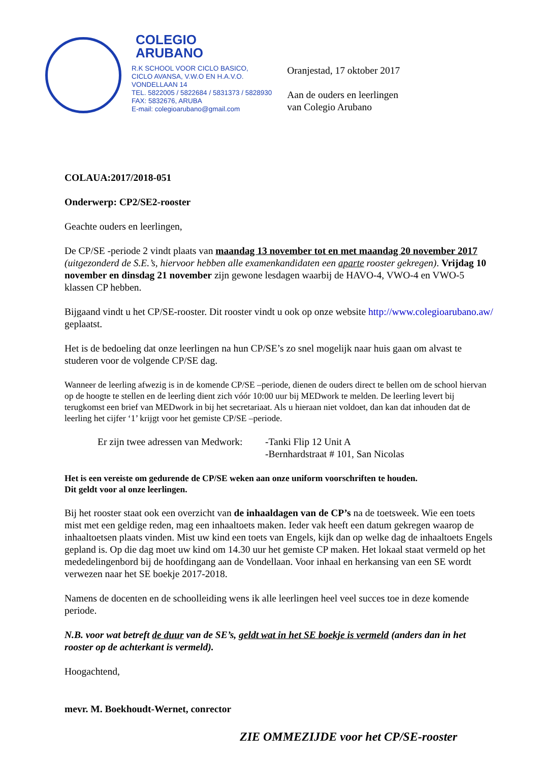COLEGIO
ARUBANO
R.K SCHOOL VOOR CICLO BASICO,
CICLO AVANSA, V.W.O EN H.A.V.O.
VONDELLAAN 14
TEL. 5822005 / 5822684 / 5831373 / 5828930
FAX: 5832676, ARUBA
E-mail: colegioarubano@gmail.com
Oranjestad, 17 oktober 2017
Aan de ouders en leerlingen
van Colegio Arubano
COLAUA:2017/2018-051
Onderwerp: CP2/SE2-rooster
Geachte ouders en leerlingen,
De CP/SE -periode 2 vindt plaats van maandag 13 november tot en met maandag 20 november 2017 (uitgezonderd de S.E.’s, hiervoor hebben alle examenkandidaten een aparte rooster gekregen). Vrijdag 10 november en dinsdag 21 november zijn gewone lesdagen waarbij de HAVO-4, VWO-4 en VWO-5 klassen CP hebben.
Bijgaand vindt u het CP/SE-rooster. Dit rooster vindt u ook op onze website http://www.colegioarubano.aw/ geplaatst.
Het is de bedoeling dat onze leerlingen na hun CP/SE’s zo snel mogelijk naar huis gaan om alvast te studeren voor de volgende CP/SE dag.
Wanneer de leerling afwezig is in de komende CP/SE –periode, dienen de ouders direct te bellen om de school hiervan op de hoogte te stellen en de leerling dient zich vóór 10:00 uur bij MEDwork te melden. De leerling levert bij terugkomst een brief van MEDwork in bij het secretariaat. Als u hieraan niet voldoet, dan kan dat inhouden dat de leerling het cijfer ‘1’ krijgt voor het gemiste CP/SE –periode.
Er zijn twee adressen van Medwork:
-Tanki Flip 12 Unit A
-Bernhardstraat # 101, San Nicolas
Het is een vereiste om gedurende de CP/SE weken aan onze uniform voorschriften te houden.
Dit geldt voor al onze leerlingen.
Bij het rooster staat ook een overzicht van de inhaaldagen van de CP’s na de toetsweek. Wie een toets mist met een geldige reden, mag een inhaaltoets maken. Ieder vak heeft een datum gekregen waarop de inhaaltoetsen plaats vinden. Mist uw kind een toets van Engels, kijk dan op welke dag de inhaaltoets Engels gepland is. Op die dag moet uw kind om 14.30 uur het gemiste CP maken. Het lokaal staat vermeld op het mededelingenbord bij de hoofdingang aan de Vondellaan. Voor inhaal en herkansing van een SE wordt verwezen naar het SE boekje 2017-2018.
Namens de docenten en de schoolleiding wens ik alle leerlingen heel veel succes toe in deze komende periode.
N.B. voor wat betreft de duur van de SE’s, geldt wat in het SE boekje is vermeld (anders dan in het rooster op de achterkant is vermeld).
Hoogachtend,
mevr. M. Boekhoudt-Wernet, conrector
ZIE OMMEZIJDE voor het CP/SE-rooster